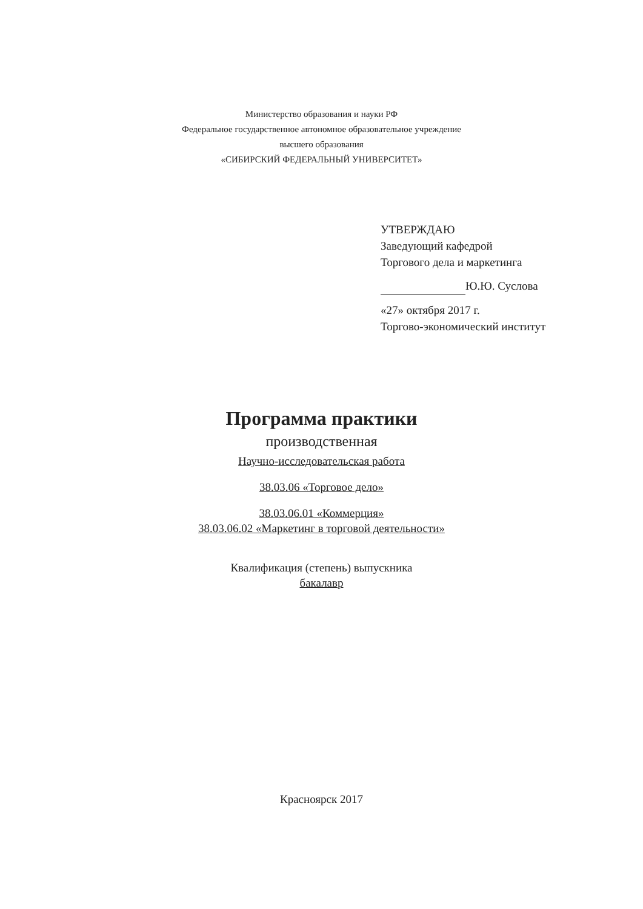Министерство образования и науки РФ
Федеральное государственное автономное образовательное учреждение
высшего образования
«СИБИРСКИЙ ФЕДЕРАЛЬНЫЙ УНИВЕРСИТЕТ»
УТВЕРЖДАЮ
Заведующий кафедрой
Торгового дела и маркетинга
Ю.Ю. Суслова
«27» октября 2017 г.
Торгово-экономический институт
Программа практики
производственная
Научно-исследовательская работа
38.03.06 «Торговое дело»
38.03.06.01 «Коммерция»
38.03.06.02 «Маркетинг в торговой деятельности»
Квалификация (степень) выпускника
бакалавр
Красноярск 2017